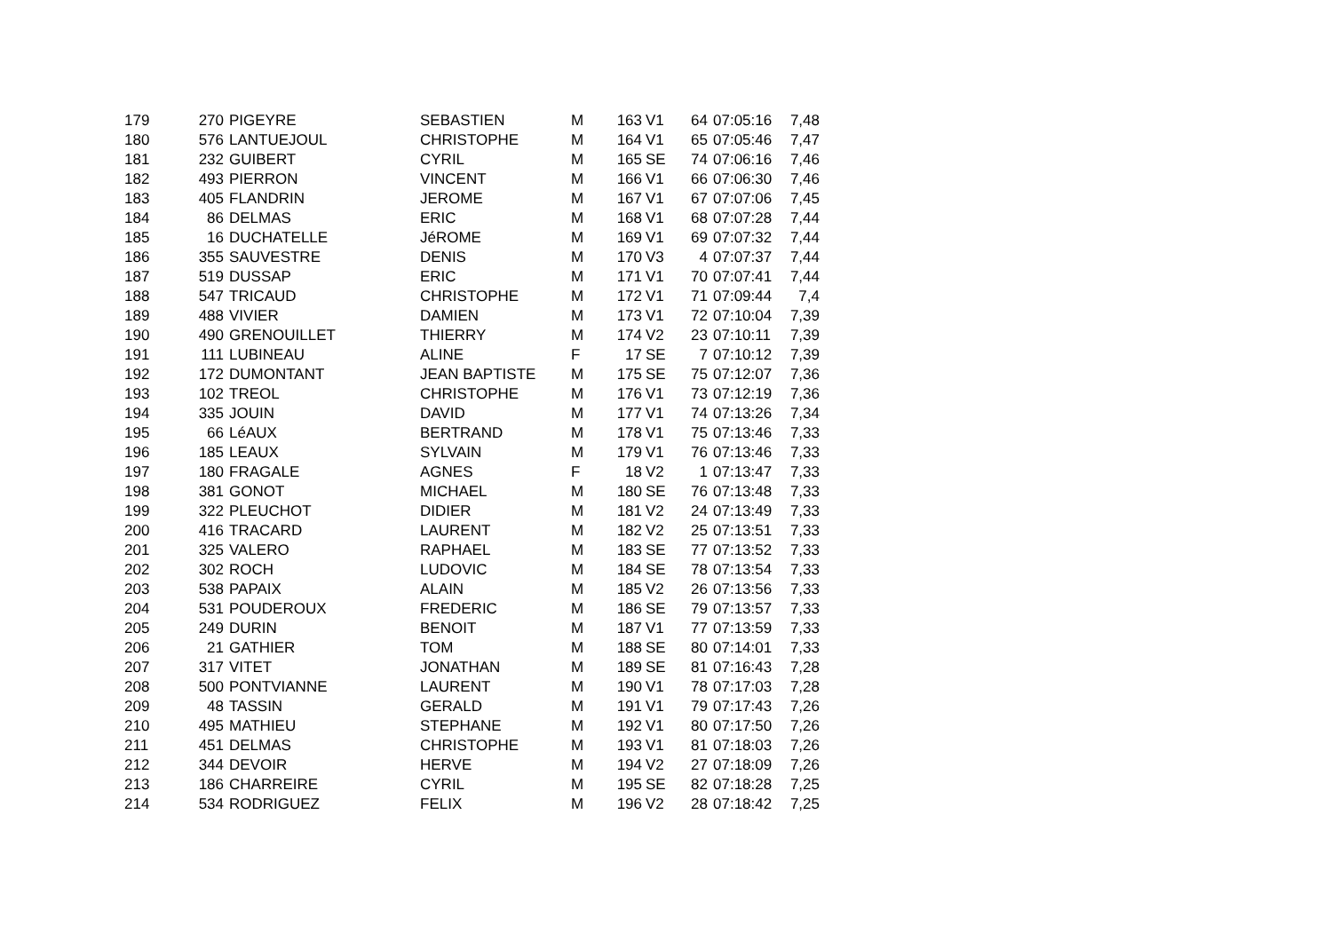| 179 | 270 | PIGEYRE | SEBASTIEN | M | 163 | V1 | 64 | 07:05:16 | 7,48 |
| 180 | 576 | LANTUEJOUL | CHRISTOPHE | M | 164 | V1 | 65 | 07:05:46 | 7,47 |
| 181 | 232 | GUIBERT | CYRIL | M | 165 | SE | 74 | 07:06:16 | 7,46 |
| 182 | 493 | PIERRON | VINCENT | M | 166 | V1 | 66 | 07:06:30 | 7,46 |
| 183 | 405 | FLANDRIN | JEROME | M | 167 | V1 | 67 | 07:07:06 | 7,45 |
| 184 | 86 | DELMAS | ERIC | M | 168 | V1 | 68 | 07:07:28 | 7,44 |
| 185 | 16 | DUCHATELLE | JéROME | M | 169 | V1 | 69 | 07:07:32 | 7,44 |
| 186 | 355 | SAUVESTRE | DENIS | M | 170 | V3 | 4 | 07:07:37 | 7,44 |
| 187 | 519 | DUSSAP | ERIC | M | 171 | V1 | 70 | 07:07:41 | 7,44 |
| 188 | 547 | TRICAUD | CHRISTOPHE | M | 172 | V1 | 71 | 07:09:44 | 7,4 |
| 189 | 488 | VIVIER | DAMIEN | M | 173 | V1 | 72 | 07:10:04 | 7,39 |
| 190 | 490 | GRENOUILLET | THIERRY | M | 174 | V2 | 23 | 07:10:11 | 7,39 |
| 191 | 111 | LUBINEAU | ALINE | F | 17 | SE | 7 | 07:10:12 | 7,39 |
| 192 | 172 | DUMONTANT | JEAN BAPTISTE | M | 175 | SE | 75 | 07:12:07 | 7,36 |
| 193 | 102 | TREOL | CHRISTOPHE | M | 176 | V1 | 73 | 07:12:19 | 7,36 |
| 194 | 335 | JOUIN | DAVID | M | 177 | V1 | 74 | 07:13:26 | 7,34 |
| 195 | 66 | LéAUX | BERTRAND | M | 178 | V1 | 75 | 07:13:46 | 7,33 |
| 196 | 185 | LEAUX | SYLVAIN | M | 179 | V1 | 76 | 07:13:46 | 7,33 |
| 197 | 180 | FRAGALE | AGNES | F | 18 | V2 | 1 | 07:13:47 | 7,33 |
| 198 | 381 | GONOT | MICHAEL | M | 180 | SE | 76 | 07:13:48 | 7,33 |
| 199 | 322 | PLEUCHOT | DIDIER | M | 181 | V2 | 24 | 07:13:49 | 7,33 |
| 200 | 416 | TRACARD | LAURENT | M | 182 | V2 | 25 | 07:13:51 | 7,33 |
| 201 | 325 | VALERO | RAPHAEL | M | 183 | SE | 77 | 07:13:52 | 7,33 |
| 202 | 302 | ROCH | LUDOVIC | M | 184 | SE | 78 | 07:13:54 | 7,33 |
| 203 | 538 | PAPAIX | ALAIN | M | 185 | V2 | 26 | 07:13:56 | 7,33 |
| 204 | 531 | POUDEROUX | FREDERIC | M | 186 | SE | 79 | 07:13:57 | 7,33 |
| 205 | 249 | DURIN | BENOIT | M | 187 | V1 | 77 | 07:13:59 | 7,33 |
| 206 | 21 | GATHIER | TOM | M | 188 | SE | 80 | 07:14:01 | 7,33 |
| 207 | 317 | VITET | JONATHAN | M | 189 | SE | 81 | 07:16:43 | 7,28 |
| 208 | 500 | PONTVIANNE | LAURENT | M | 190 | V1 | 78 | 07:17:03 | 7,28 |
| 209 | 48 | TASSIN | GERALD | M | 191 | V1 | 79 | 07:17:43 | 7,26 |
| 210 | 495 | MATHIEU | STEPHANE | M | 192 | V1 | 80 | 07:17:50 | 7,26 |
| 211 | 451 | DELMAS | CHRISTOPHE | M | 193 | V1 | 81 | 07:18:03 | 7,26 |
| 212 | 344 | DEVOIR | HERVE | M | 194 | V2 | 27 | 07:18:09 | 7,26 |
| 213 | 186 | CHARREIRE | CYRIL | M | 195 | SE | 82 | 07:18:28 | 7,25 |
| 214 | 534 | RODRIGUEZ | FELIX | M | 196 | V2 | 28 | 07:18:42 | 7,25 |